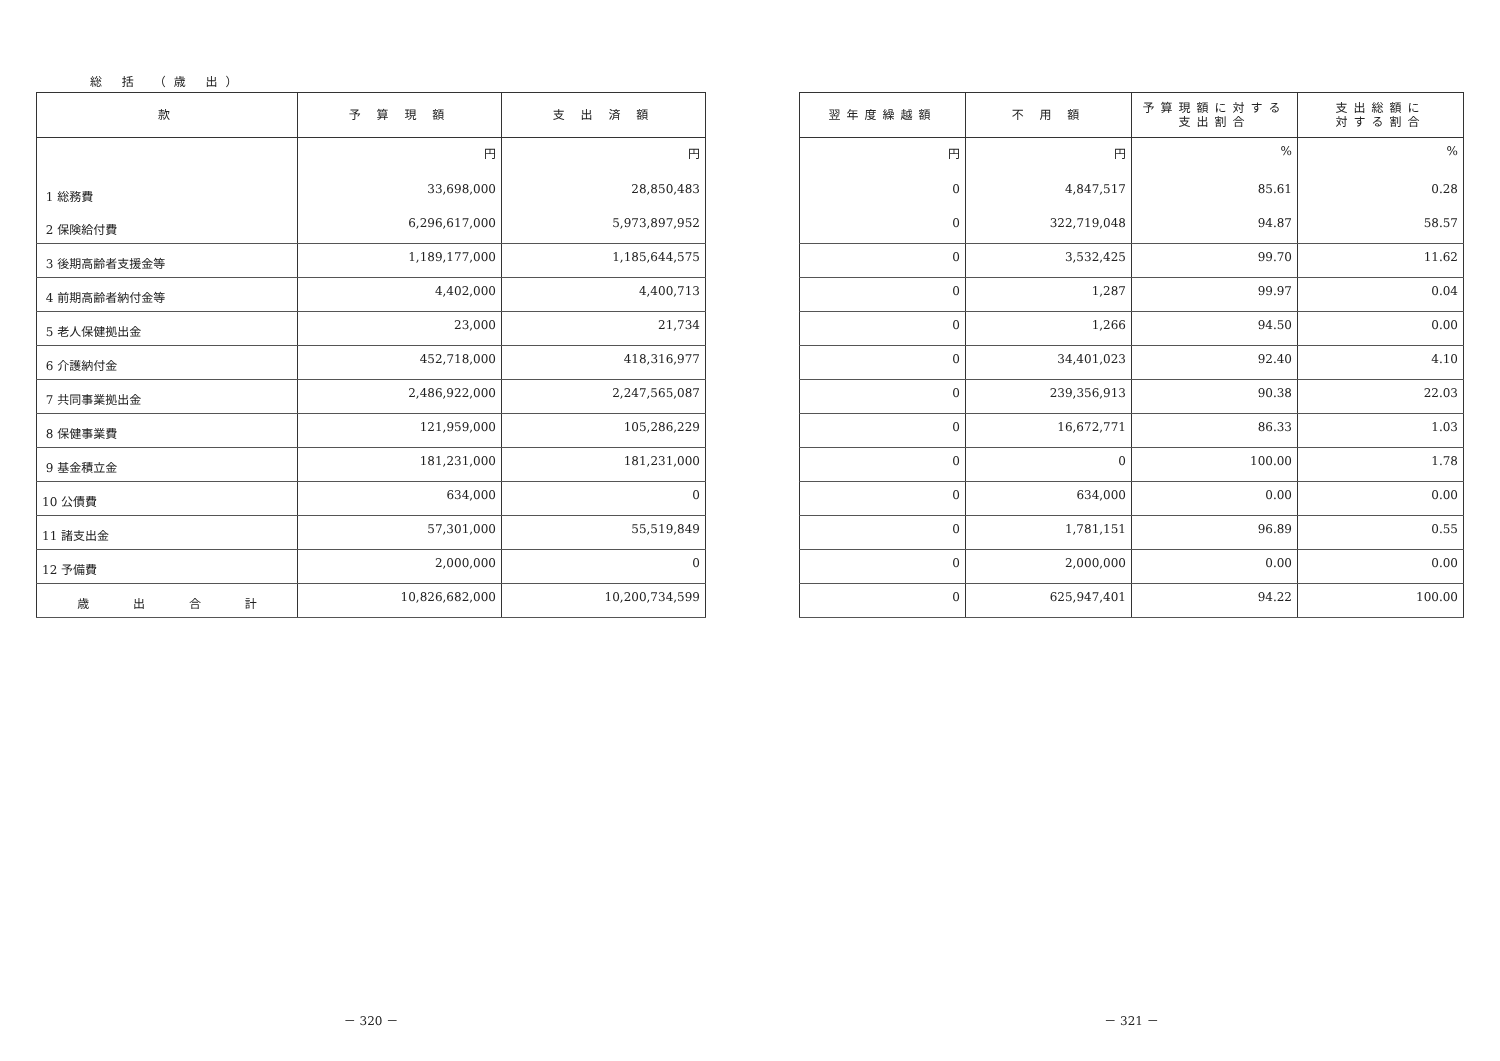総 括 （歳 出）
| 款 | 予 算 現 額 | 支 出 済 額 |
| --- | --- | --- |
| | 円 | 円 |
| 1 総務費 | 33,698,000 | 28,850,483 |
| 2 保険給付費 | 6,296,617,000 | 5,973,897,952 |
| 3 後期高齢者支援金等 | 1,189,177,000 | 1,185,644,575 |
| 4 前期高齢者納付金等 | 4,402,000 | 4,400,713 |
| 5 老人保健拠出金 | 23,000 | 21,734 |
| 6 介護納付金 | 452,718,000 | 418,316,977 |
| 7 共同事業拠出金 | 2,486,922,000 | 2,247,565,087 |
| 8 保健事業費 | 121,959,000 | 105,286,229 |
| 9 基金積立金 | 181,231,000 | 181,231,000 |
| 10 公債費 | 634,000 | 0 |
| 11 諸支出金 | 57,301,000 | 55,519,849 |
| 12 予備費 | 2,000,000 | 0 |
| 歳 出 合 計 | 10,826,682,000 | 10,200,734,599 |
－ 320 －
| 翌年度繰越額 | 不 用 額 | 予算現額に対する 支出割合 | 支出総額に 対する割合 |
| --- | --- | --- | --- |
| 円 | 円 | % | % |
| 0 | 4,847,517 | 85.61 | 0.28 |
| 0 | 322,719,048 | 94.87 | 58.57 |
| 0 | 3,532,425 | 99.70 | 11.62 |
| 0 | 1,287 | 99.97 | 0.04 |
| 0 | 1,266 | 94.50 | 0.00 |
| 0 | 34,401,023 | 92.40 | 4.10 |
| 0 | 239,356,913 | 90.38 | 22.03 |
| 0 | 16,672,771 | 86.33 | 1.03 |
| 0 | 0 | 100.00 | 1.78 |
| 0 | 634,000 | 0.00 | 0.00 |
| 0 | 1,781,151 | 96.89 | 0.55 |
| 0 | 2,000,000 | 0.00 | 0.00 |
| 0 | 625,947,401 | 94.22 | 100.00 |
－ 321 －